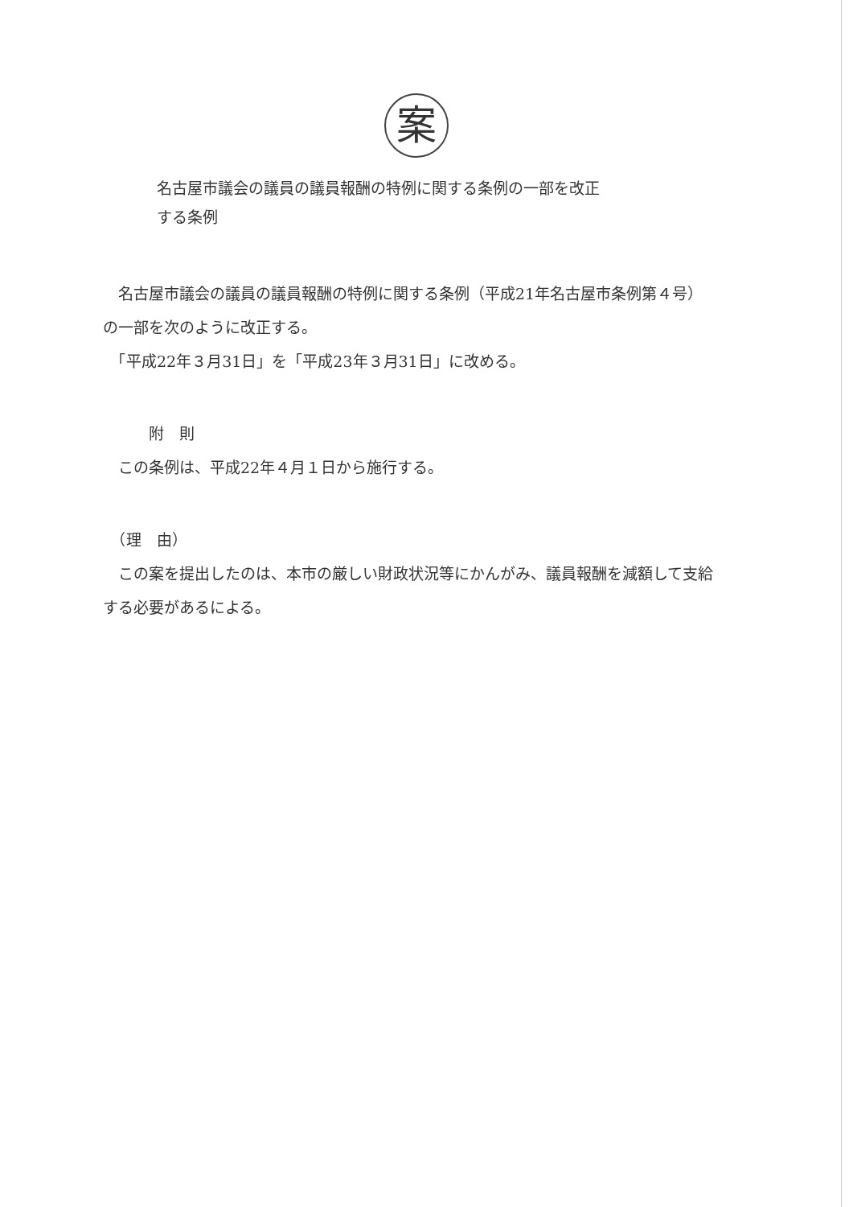案
名古屋市議会の議員の議員報酬の特例に関する条例の一部を改正
する条例
　名古屋市議会の議員の議員報酬の特例に関する条例（平成21年名古屋市条例第４号）の一部を次のように改正する。
　「平成22年３月31日」を「平成23年３月31日」に改める。
　　　附　則
　この条例は、平成22年４月１日から施行する。
　（理　由）
　この案を提出したのは、本市の厳しい財政状況等にかんがみ、議員報酬を減額して支給する必要があるによる。